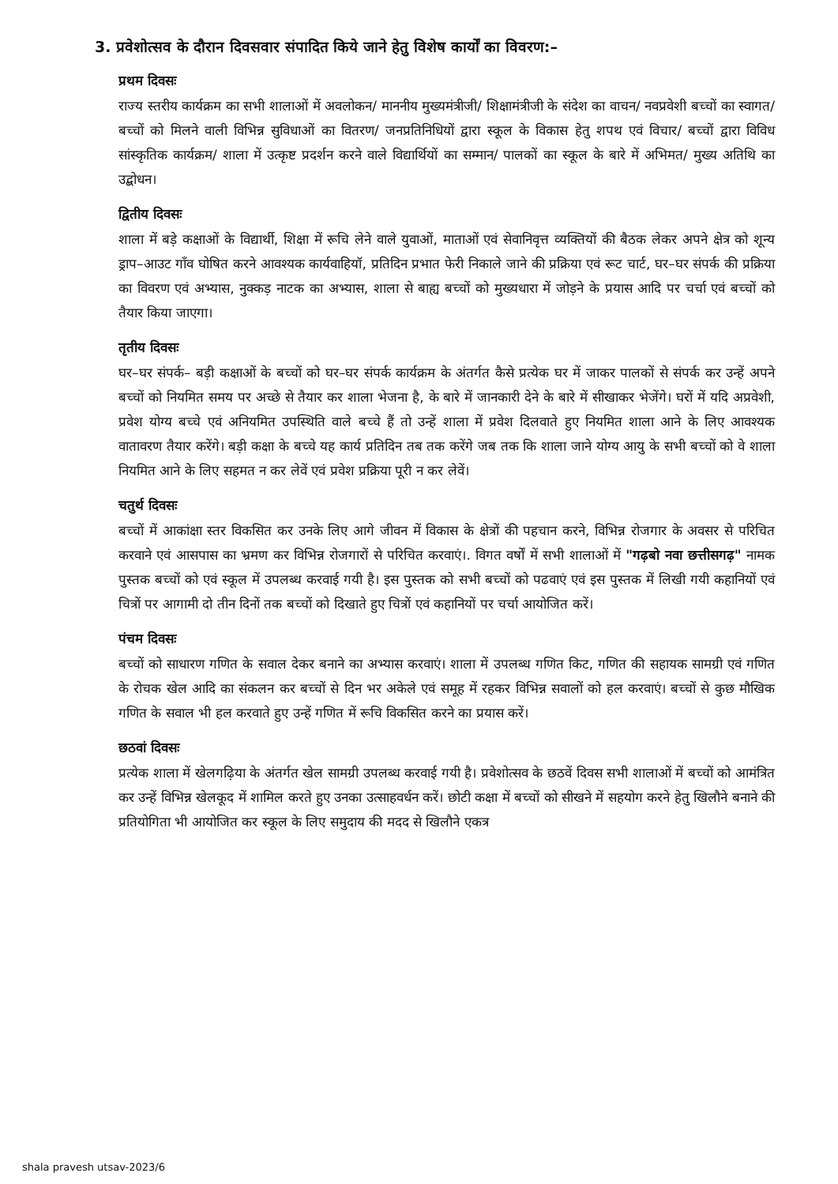3. प्रवेशोत्सव के दौरान दिवसवार संपादित किये जाने हेतु विशेष कार्यों का विवरण:–
प्रथम दिवसः
राज्य स्तरीय कार्यक्रम का सभी शालाओं में अवलोकन/ माननीय मुख्यमंत्रीजी/ शिक्षामंत्रीजी के संदेश का वाचन/ नवप्रवेशी बच्चों का स्वागत/ बच्चों को मिलने वाली विभिन्न सुविधाओं का वितरण/ जनप्रतिनिधियों द्वारा स्कूल के विकास हेतु शपथ एवं विचार/ बच्चों द्वारा विविध सांस्कृतिक कार्यक्रम/ शाला में उत्कृष्ट प्रदर्शन करने वाले विद्यार्थियों का सम्मान/ पालकों का स्कूल के बारे में अभिमत/ मुख्य अतिथि का उद्बोधन।
द्वितीय दिवसः
शाला में बड़े कक्षाओं के विद्यार्थी, शिक्षा में रूचि लेने वाले युवाओं, माताओं एवं सेवानिवृत्त व्यक्तियों की बैठक लेकर अपने क्षेत्र को शून्य ड्राप–आउट गाँव घोषित करने आवश्यक कार्यवाहियॉ, प्रतिदिन प्रभात फेरी निकाले जाने की प्रक्रिया एवं रूट चार्ट, घर–घर संपर्क की प्रक्रिया का विवरण एवं अभ्यास, नुक्कड़ नाटक का अभ्यास, शाला से बाह्य बच्चों को मुख्यधारा में जोड़ने के प्रयास आदि पर चर्चा एवं बच्चों को तैयार किया जाएगा।
तृतीय दिवसः
घर–घर संपर्क– बड़ी कक्षाओं के बच्चों को घर–घर संपर्क कार्यक्रम के अंतर्गत कैसे प्रत्येक घर में जाकर पालकों से संपर्क कर उन्हें अपने बच्चों को नियमित समय पर अच्छे से तैयार कर शाला भेजना है, के बारे में जानकारी देने के बारे में सीखाकर भेजेंगे। घरों में यदि अप्रवेशी, प्रवेश योग्य बच्चे एवं अनियमित उपस्थिति वाले बच्चे हैं तो उन्हें शाला में प्रवेश दिलवाते हुए नियमित शाला आने के लिए आवश्यक वातावरण तैयार करेंगे। बड़ी कक्षा के बच्चे यह कार्य प्रतिदिन तब तक करेंगे जब तक कि शाला जाने योग्य आयु के सभी बच्चों को वे शाला नियमित आने के लिए सहमत न कर लेवें एवं प्रवेश प्रक्रिया पूरी न कर लेवें।
चतुर्थ दिवसः
बच्चों में आकांक्षा स्तर विकसित कर उनके लिए आगे जीवन में विकास के क्षेत्रों की पहचान करने, विभिन्न रोजगार के अवसर से परिचित करवाने एवं आसपास का भ्रमण कर विभिन्न रोजगारों से परिचित करवाएं।. विगत वर्षों में सभी शालाओं में "गढ़बो नवा छत्तीसगढ़" नामक पुस्तक बच्चों को एवं स्कूल में उपलब्ध करवाई गयी है। इस पुस्तक को सभी बच्चों को पढवाएं एवं इस पुस्तक में लिखी गयी कहानियों एवं चित्रों पर आगामी दो तीन दिनों तक बच्चों को दिखाते हुए चित्रों एवं कहानियों पर चर्चा आयोजित करें।
पंचम दिवसः
बच्चों को साधारण गणित के सवाल देकर बनाने का अभ्यास करवाएं। शाला में उपलब्ध गणित किट, गणित की सहायक सामग्री एवं गणित के रोचक खेल आदि का संकलन कर बच्चों से दिन भर अकेले एवं समूह में रहकर विभिन्न सवालों को हल करवाएं। बच्चों से कुछ मौखिक गणित के सवाल भी हल करवाते हुए उन्हें गणित में रूचि विकसित करने का प्रयास करें।
छठवां दिवसः
प्रत्येक शाला में खेलगढ़िया के अंतर्गत खेल सामग्री उपलब्ध करवाई गयी है। प्रवेशोत्सव के छठवें दिवस सभी शालाओं में बच्चों को आमंत्रित कर उन्हें विभिन्न खेलकूद में शामिल करते हुए उनका उत्साहवर्धन करें। छोटी कक्षा में बच्चों को सीखने में सहयोग करने हेतु खिलौने बनाने की प्रतियोगिता भी आयोजित कर स्कूल के लिए समुदाय की मदद से खिलौने एकत्र
shala pravesh utsav-2023/6